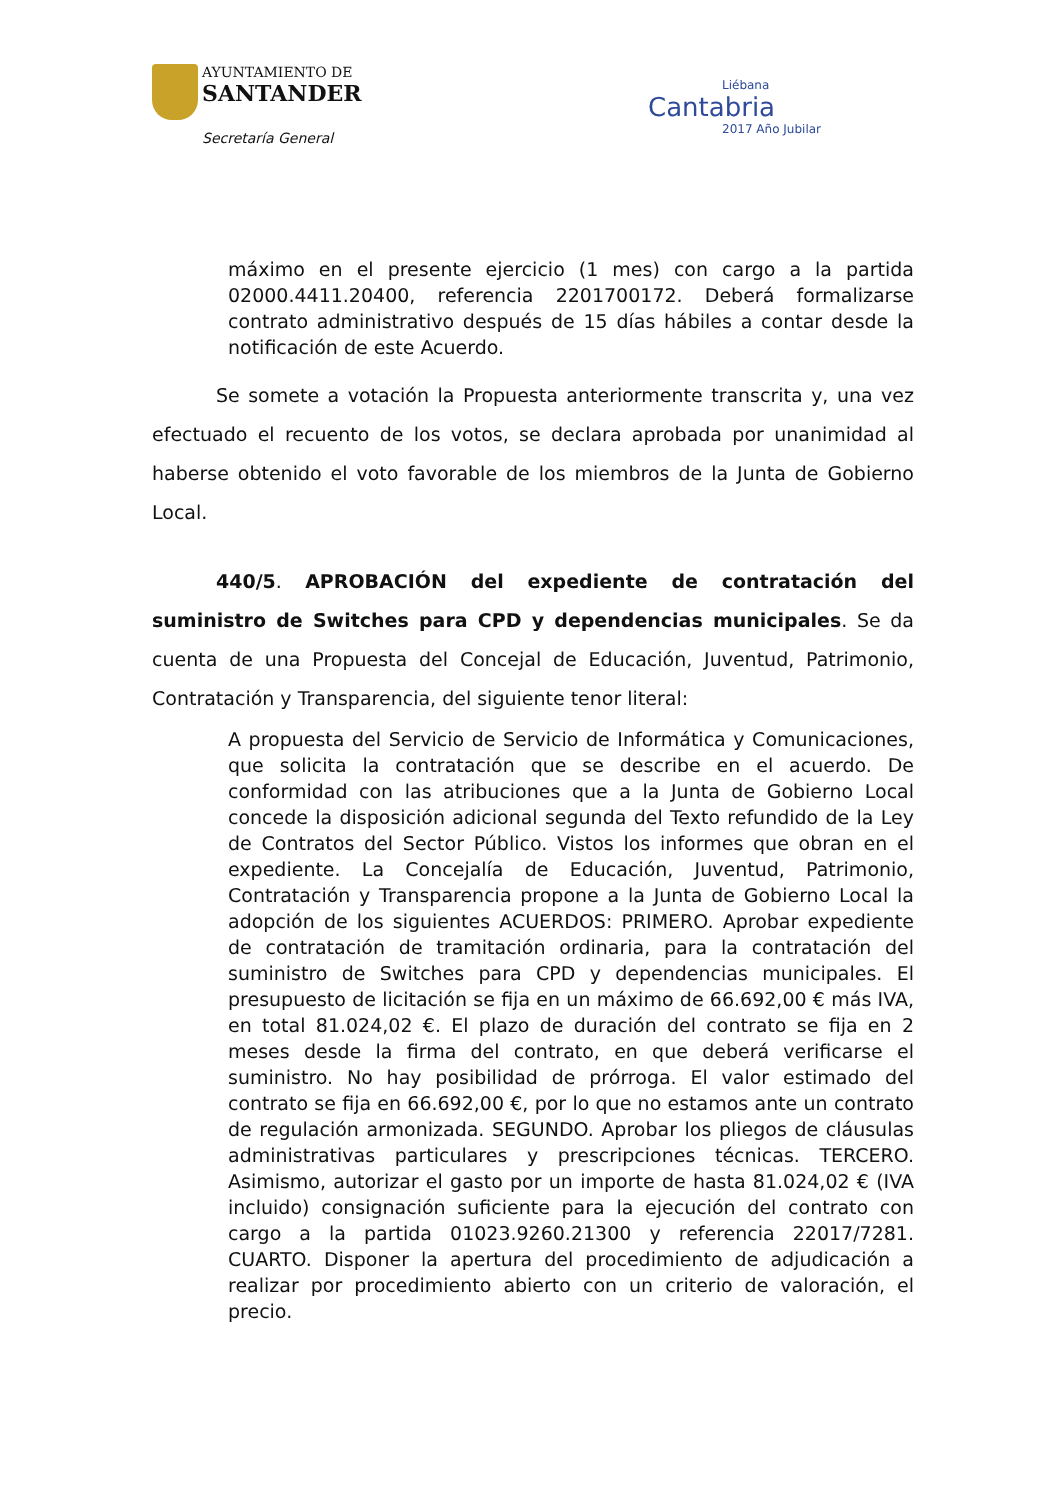AYUNTAMIENTO DE
SANTANDER
Secretaría General
Liébana
Cantabria
2017 Año Jubilar
máximo en el presente ejercicio (1 mes) con cargo a la partida 02000.4411.20400, referencia 2201700172. Deberá formalizarse contrato administrativo después de 15 días hábiles a contar desde la notificación de este Acuerdo.
Se somete a votación la Propuesta anteriormente transcrita y, una vez efectuado el recuento de los votos, se declara aprobada por unanimidad al haberse obtenido el voto favorable de los miembros de la Junta de Gobierno Local.
440/5. APROBACIÓN del expediente de contratación del suministro de Switches para CPD y dependencias municipales. Se da cuenta de una Propuesta del Concejal de Educación, Juventud, Patrimonio, Contratación y Transparencia, del siguiente tenor literal:
A propuesta del Servicio de Servicio de Informática y Comunicaciones, que solicita la contratación que se describe en el acuerdo. De conformidad con las atribuciones que a la Junta de Gobierno Local concede la disposición adicional segunda del Texto refundido de la Ley de Contratos del Sector Público. Vistos los informes que obran en el expediente. La Concejalía de Educación, Juventud, Patrimonio, Contratación y Transparencia propone a la Junta de Gobierno Local la adopción de los siguientes ACUERDOS: PRIMERO. Aprobar expediente de contratación de tramitación ordinaria, para la contratación del suministro de Switches para CPD y dependencias municipales. El presupuesto de licitación se fija en un máximo de 66.692,00 € más IVA, en total 81.024,02 €. El plazo de duración del contrato se fija en 2 meses desde la firma del contrato, en que deberá verificarse el suministro. No hay posibilidad de prórroga. El valor estimado del contrato se fija en 66.692,00 €, por lo que no estamos ante un contrato de regulación armonizada. SEGUNDO. Aprobar los pliegos de cláusulas administrativas particulares y prescripciones técnicas. TERCERO. Asimismo, autorizar el gasto por un importe de hasta 81.024,02 € (IVA incluido) consignación suficiente para la ejecución del contrato con cargo a la partida 01023.9260.21300 y referencia 22017/7281. CUARTO. Disponer la apertura del procedimiento de adjudicación a realizar por procedimiento abierto con un criterio de valoración, el precio.